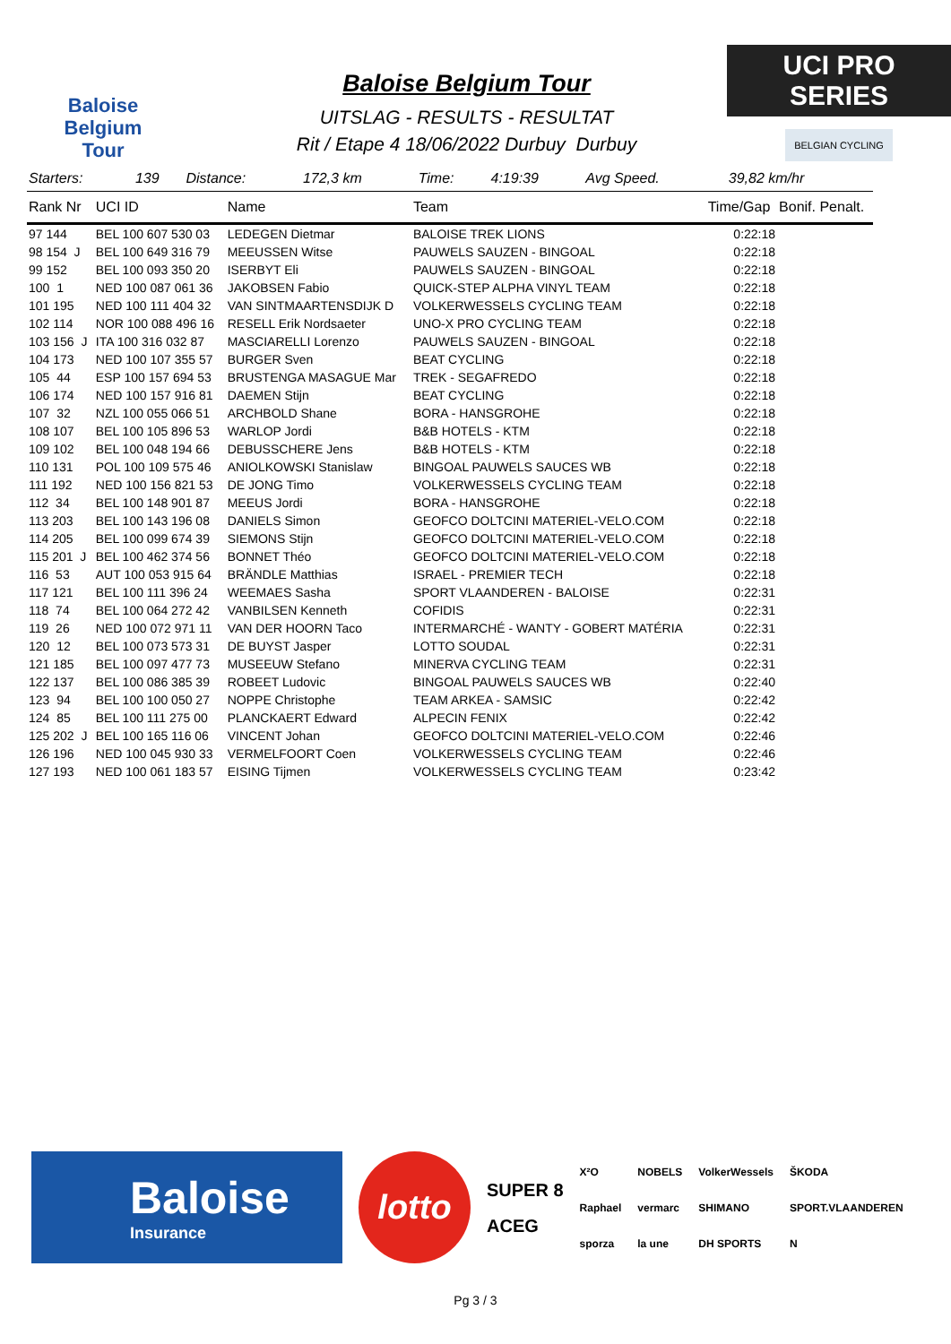Baloise
Belgium
Tour
Baloise Belgium Tour
UITSLAG - RESULTS - RESULTAT
Rit / Etape 4 18/06/2022 Durbuy Durbuy
UCI PRO SERIES
BELGIAN CYCLING
| Starters: | 139 | Distance: | 172,3 km | Time: | 4:19:39 | Avg Speed. | 39,82 km/hr |
| Rank Nr | UCI ID | Name | Team | Time/Gap | Bonif. Penalt. |
| --- | --- | --- | --- | --- | --- |
| 97 144 | BEL 100 607 530 03 | LEDEGEN Dietmar | BALOISE TREK LIONS | 0:22:18 | |
| 98 154 J | BEL 100 649 316 79 | MEEUSSEN Witse | PAUWELS SAUZEN - BINGOAL | 0:22:18 | |
| 99 152 | BEL 100 093 350 20 | ISERBYT Eli | PAUWELS SAUZEN - BINGOAL | 0:22:18 | |
| 100 1 | NED 100 087 061 36 | JAKOBSEN Fabio | QUICK-STEP ALPHA VINYL TEAM | 0:22:18 | |
| 101 195 | NED 100 111 404 32 | VAN SINTMAARTENSDIJK D | VOLKERWESSELS CYCLING TEAM | 0:22:18 | |
| 102 114 | NOR 100 088 496 16 | RESELL Erik Nordsaeter | UNO-X PRO CYCLING TEAM | 0:22:18 | |
| 103 156 J | ITA 100 316 032 87 | MASCIARELLI Lorenzo | PAUWELS SAUZEN - BINGOAL | 0:22:18 | |
| 104 173 | NED 100 107 355 57 | BURGER Sven | BEAT CYCLING | 0:22:18 | |
| 105 44 | ESP 100 157 694 53 | BRUSTENGA MASAGUE Mar | TREK - SEGAFREDO | 0:22:18 | |
| 106 174 | NED 100 157 916 81 | DAEMEN Stijn | BEAT CYCLING | 0:22:18 | |
| 107 32 | NZL 100 055 066 51 | ARCHBOLD Shane | BORA - HANSGROHE | 0:22:18 | |
| 108 107 | BEL 100 105 896 53 | WARLOP Jordi | B&B HOTELS - KTM | 0:22:18 | |
| 109 102 | BEL 100 048 194 66 | DEBUSSCHERE Jens | B&B HOTELS - KTM | 0:22:18 | |
| 110 131 | POL 100 109 575 46 | ANIOLKOWSKI Stanislaw | BINGOAL PAUWELS SAUCES WB | 0:22:18 | |
| 111 192 | NED 100 156 821 53 | DE JONG Timo | VOLKERWESSELS CYCLING TEAM | 0:22:18 | |
| 112 34 | BEL 100 148 901 87 | MEEUS Jordi | BORA - HANSGROHE | 0:22:18 | |
| 113 203 | BEL 100 143 196 08 | DANIELS Simon | GEOFCO DOLTCINI MATERIEL-VELO.COM | 0:22:18 | |
| 114 205 | BEL 100 099 674 39 | SIEMONS Stijn | GEOFCO DOLTCINI MATERIEL-VELO.COM | 0:22:18 | |
| 115 201 J | BEL 100 462 374 56 | BONNET Théo | GEOFCO DOLTCINI MATERIEL-VELO.COM | 0:22:18 | |
| 116 53 | AUT 100 053 915 64 | BRÄNDLE Matthias | ISRAEL - PREMIER TECH | 0:22:18 | |
| 117 121 | BEL 100 111 396 24 | WEEMAES Sasha | SPORT VLAANDEREN - BALOISE | 0:22:31 | |
| 118 74 | BEL 100 064 272 42 | VANBILSEN Kenneth | COFIDIS | 0:22:31 | |
| 119 26 | NED 100 072 971 11 | VAN DER HOORN Taco | INTERMARCHÉ - WANTY - GOBERT MATÉRIA | 0:22:31 | |
| 120 12 | BEL 100 073 573 31 | DE BUYST Jasper | LOTTO SOUDAL | 0:22:31 | |
| 121 185 | BEL 100 097 477 73 | MUSEEUW Stefano | MINERVA CYCLING TEAM | 0:22:31 | |
| 122 137 | BEL 100 086 385 39 | ROBEET Ludovic | BINGOAL PAUWELS SAUCES WB | 0:22:40 | |
| 123 94 | BEL 100 100 050 27 | NOPPE Christophe | TEAM ARKEA - SAMSIC | 0:22:42 | |
| 124 85 | BEL 100 111 275 00 | PLANCKAERT Edward | ALPECIN FENIX | 0:22:42 | |
| 125 202 J | BEL 100 165 116 06 | VINCENT Johan | GEOFCO DOLTCINI MATERIEL-VELO.COM | 0:22:46 | |
| 126 196 | NED 100 045 930 33 | VERMELFOORT Coen | VOLKERWESSELS CYCLING TEAM | 0:22:46 | |
| 127 193 | NED 100 061 183 57 | EISING Tijmen | VOLKERWESSELS CYCLING TEAM | 0:23:42 | |
Baloise
Insurance
lotto
SUPER 8
ACEG
X²O
Raphael
sporza
NOBELS
vermarc
la une
VolkerWessels
SHIMANO
DH SPORTS
ŠKODA
SPORT.VLAANDEREN
N
Pg 3 / 3